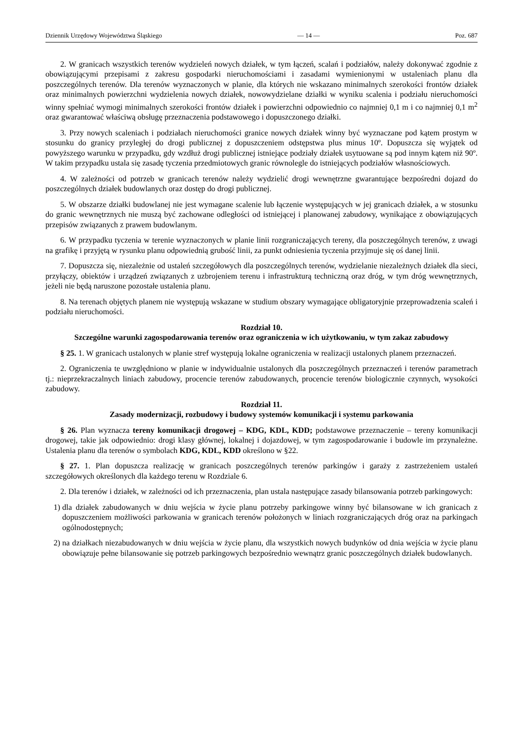Dziennik Urzędowy Województwa Śląskiego — 14 — Poz. 687
2. W granicach wszystkich terenów wydzieleń nowych działek, w tym łączeń, scalań i podziałów, należy dokonywać zgodnie z obowiązującymi przepisami z zakresu gospodarki nieruchomościami i zasadami wymienionymi w ustaleniach planu dla poszczególnych terenów. Dla terenów wyznaczonych w planie, dla których nie wskazano minimalnych szerokości frontów działek oraz minimalnych powierzchni wydzielenia nowych działek, nowowydzielane działki w wyniku scalenia i podziału nieruchomości winny spełniać wymogi minimalnych szerokości frontów działek i powierzchni odpowiednio co najmniej 0,1 m i co najmniej 0,1 m<sup>2</sup> oraz gwarantować właściwą obsługę przeznaczenia podstawowego i dopuszczonego działki.
3. Przy nowych scaleniach i podziałach nieruchomości granice nowych działek winny być wyznaczane pod kątem prostym w stosunku do granicy przyległej do drogi publicznej z dopuszczeniem odstępstwa plus minus 10º. Dopuszcza się wyjątek od powyższego warunku w przypadku, gdy wzdłuż drogi publicznej istniejące podziały działek usytuowane są pod innym kątem niż 90º. W takim przypadku ustala się zasadę tyczenia przedmiotowych granic równolegle do istniejących podziałów własnościowych.
4. W zależności od potrzeb w granicach terenów należy wydzielić drogi wewnętrzne gwarantujące bezpośredni dojazd do poszczególnych działek budowlanych oraz dostęp do drogi publicznej.
5. W obszarze działki budowlanej nie jest wymagane scalenie lub łączenie występujących w jej granicach działek, a w stosunku do granic wewnętrznych nie muszą być zachowane odległości od istniejącej i planowanej zabudowy, wynikające z obowiązujących przepisów związanych z prawem budowlanym.
6. W przypadku tyczenia w terenie wyznaczonych w planie linii rozgraniczających tereny, dla poszczególnych terenów, z uwagi na grafikę i przyjętą w rysunku planu odpowiednią grubość linii, za punkt odniesienia tyczenia przyjmuje się oś danej linii.
7. Dopuszcza się, niezależnie od ustaleń szczegółowych dla poszczególnych terenów, wydzielanie niezależnych działek dla sieci, przyłączy, obiektów i urządzeń związanych z uzbrojeniem terenu i infrastrukturą techniczną oraz dróg, w tym dróg wewnętrznych, jeżeli nie będą naruszone pozostałe ustalenia planu.
8. Na terenach objętych planem nie występują wskazane w studium obszary wymagające obligatoryjnie przeprowadzenia scaleń i podziału nieruchomości.
Rozdział 10.
Szczególne warunki zagospodarowania terenów oraz ograniczenia w ich użytkowaniu, w tym zakaz zabudowy
§ 25. 1. W granicach ustalonych w planie stref występują lokalne ograniczenia w realizacji ustalonych planem przeznaczeń.
2. Ograniczenia te uwzględniono w planie w indywidualnie ustalonych dla poszczególnych przeznaczeń i terenów parametrach tj.: nieprzekraczalnych liniach zabudowy, procencie terenów zabudowanych, procencie terenów biologicznie czynnych, wysokości zabudowy.
Rozdział 11.
Zasady modernizacji, rozbudowy i budowy systemów komunikacji i systemu parkowania
§ 26. Plan wyznacza tereny komunikacji drogowej – KDG, KDL, KDD; podstawowe przeznaczenie – tereny komunikacji drogowej, takie jak odpowiednio: drogi klasy głównej, lokalnej i dojazdowej, w tym zagospodarowanie i budowle im przynależne. Ustalenia planu dla terenów o symbolach KDG, KDL, KDD określono w §22.
§ 27. 1. Plan dopuszcza realizację w granicach poszczególnych terenów parkingów i garaży z zastrzeżeniem ustaleń szczegółowych określonych dla każdego terenu w Rozdziale 6.
2. Dla terenów i działek, w zależności od ich przeznaczenia, plan ustala następujące zasady bilansowania potrzeb parkingowych:
1) dla działek zabudowanych w dniu wejścia w życie planu potrzeby parkingowe winny być bilansowane w ich granicach z dopuszczeniem możliwości parkowania w granicach terenów położonych w liniach rozgraniczających dróg oraz na parkingach ogólnodostępnych;
2) na działkach niezabudowanych w dniu wejścia w życie planu, dla wszystkich nowych budynków od dnia wejścia w życie planu obowiązuje pełne bilansowanie się potrzeb parkingowych bezpośrednio wewnątrz granic poszczególnych działek budowlanych.